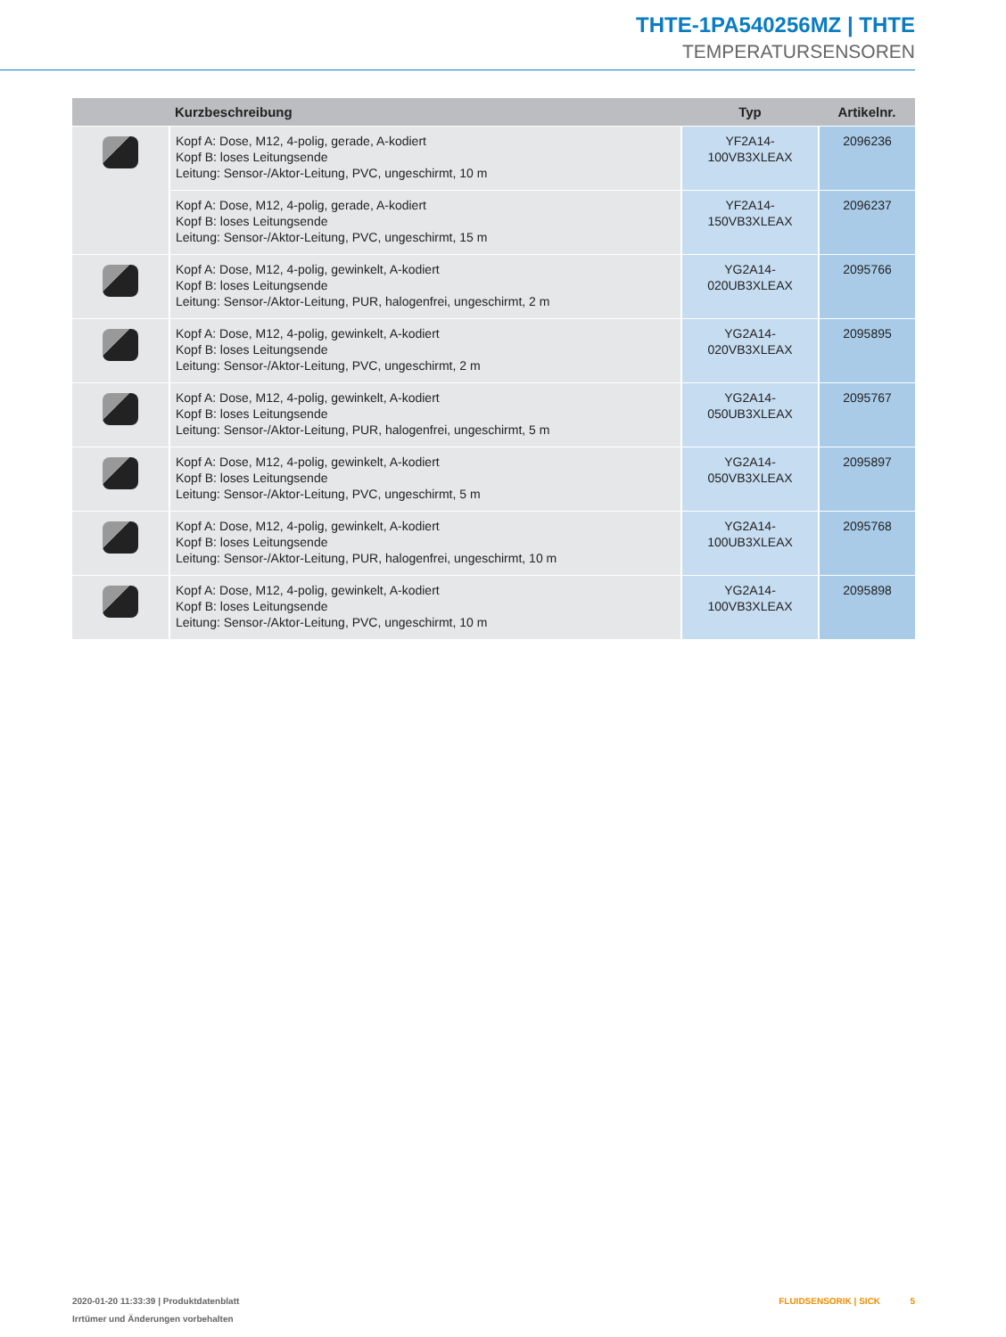THTE-1PA540256MZ | THTE
TEMPERATURSENSOREN
| | Kurzbeschreibung | Typ | Artikelnr. |
| --- | --- | --- | --- |
| | Kopf A: Dose, M12, 4-polig, gerade, A-kodiert Kopf B: loses Leitungsende Leitung: Sensor-/Aktor-Leitung, PVC, ungeschirmt, 10 m | YF2A14- 100VB3XLEAX | 2096236 |
| | Kopf A: Dose, M12, 4-polig, gerade, A-kodiert Kopf B: loses Leitungsende Leitung: Sensor-/Aktor-Leitung, PVC, ungeschirmt, 15 m | YF2A14- 150VB3XLEAX | 2096237 |
| | Kopf A: Dose, M12, 4-polig, gewinkelt, A-kodiert Kopf B: loses Leitungsende Leitung: Sensor-/Aktor-Leitung, PUR, halogenfrei, ungeschirmt, 2 m | YG2A14- 020UB3XLEAX | 2095766 |
| | Kopf A: Dose, M12, 4-polig, gewinkelt, A-kodiert Kopf B: loses Leitungsende Leitung: Sensor-/Aktor-Leitung, PVC, ungeschirmt, 2 m | YG2A14- 020VB3XLEAX | 2095895 |
| | Kopf A: Dose, M12, 4-polig, gewinkelt, A-kodiert Kopf B: loses Leitungsende Leitung: Sensor-/Aktor-Leitung, PUR, halogenfrei, ungeschirmt, 5 m | YG2A14- 050UB3XLEAX | 2095767 |
| | Kopf A: Dose, M12, 4-polig, gewinkelt, A-kodiert Kopf B: loses Leitungsende Leitung: Sensor-/Aktor-Leitung, PVC, ungeschirmt, 5 m | YG2A14- 050VB3XLEAX | 2095897 |
| | Kopf A: Dose, M12, 4-polig, gewinkelt, A-kodiert Kopf B: loses Leitungsende Leitung: Sensor-/Aktor-Leitung, PUR, halogenfrei, ungeschirmt, 10 m | YG2A14- 100UB3XLEAX | 2095768 |
| | Kopf A: Dose, M12, 4-polig, gewinkelt, A-kodiert Kopf B: loses Leitungsende Leitung: Sensor-/Aktor-Leitung, PVC, ungeschirmt, 10 m | YG2A14- 100VB3XLEAX | 2095898 |
2020-01-20 11:33:39 | Produktdatenblatt
Irrtümer und Änderungen vorbehalten
FLUIDSENSORIK | SICK 5